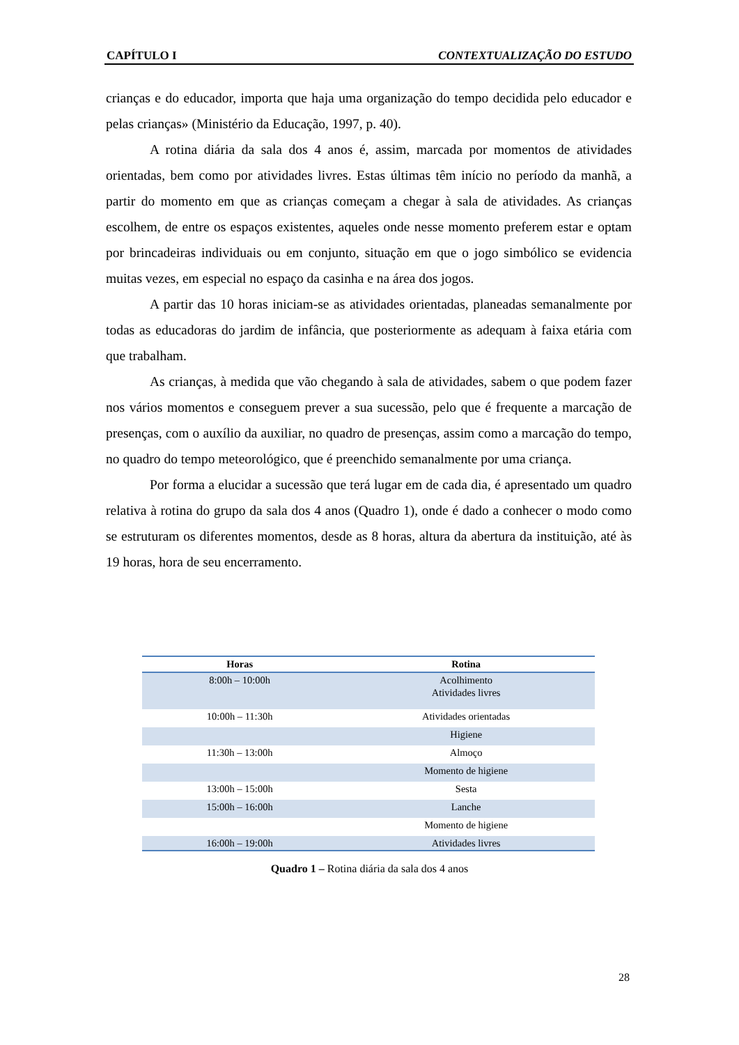CAPÍTULO I CONTEXTUALIZAÇÃO DO ESTUDO
crianças e do educador, importa que haja uma organização do tempo decidida pelo educador e pelas crianças» (Ministério da Educação, 1997, p. 40).
A rotina diária da sala dos 4 anos é, assim, marcada por momentos de atividades orientadas, bem como por atividades livres. Estas últimas têm início no período da manhã, a partir do momento em que as crianças começam a chegar à sala de atividades. As crianças escolhem, de entre os espaços existentes, aqueles onde nesse momento preferem estar e optam por brincadeiras individuais ou em conjunto, situação em que o jogo simbólico se evidencia muitas vezes, em especial no espaço da casinha e na área dos jogos.
A partir das 10 horas iniciam-se as atividades orientadas, planeadas semanalmente por todas as educadoras do jardim de infância, que posteriormente as adequam à faixa etária com que trabalham.
As crianças, à medida que vão chegando à sala de atividades, sabem o que podem fazer nos vários momentos e conseguem prever a sua sucessão, pelo que é frequente a marcação de presenças, com o auxílio da auxiliar, no quadro de presenças, assim como a marcação do tempo, no quadro do tempo meteorológico, que é preenchido semanalmente por uma criança.
Por forma a elucidar a sucessão que terá lugar em de cada dia, é apresentado um quadro relativa à rotina do grupo da sala dos 4 anos (Quadro 1), onde é dado a conhecer o modo como se estruturam os diferentes momentos, desde as 8 horas, altura da abertura da instituição, até às 19 horas, hora de seu encerramento.
| Horas | Rotina |
| --- | --- |
| 8:00h – 10:00h | Acolhimento Atividades livres |
| 10:00h – 11:30h | Atividades orientadas |
| | Higiene |
| 11:30h – 13:00h | Almoço |
| | Momento de higiene |
| 13:00h – 15:00h | Sesta |
| 15:00h – 16:00h | Lanche |
| | Momento de higiene |
| 16:00h – 19:00h | Atividades livres |
Quadro 1 – Rotina diária da sala dos 4 anos
28